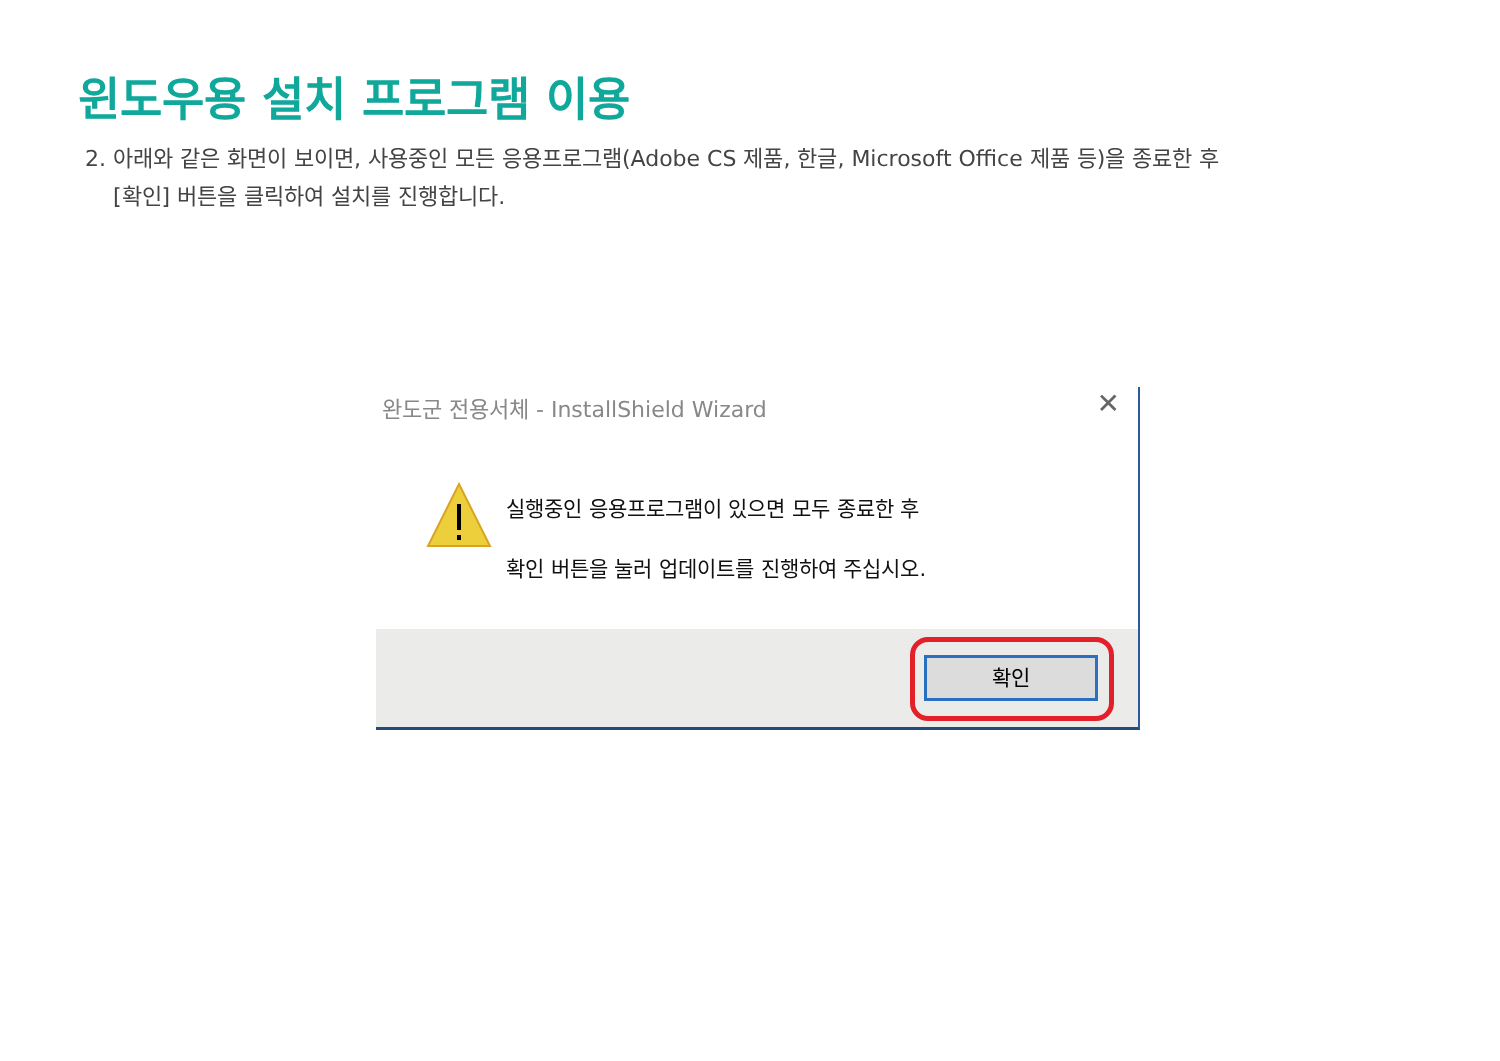윈도우용 설치 프로그램 이용
2. 아래와 같은 화면이 보이면, 사용중인 모든 응용프로그램(Adobe CS 제품, 한글, Microsoft Office 제품 등)을 종료한 후 [확인] 버튼을 클릭하여 설치를 진행합니다.
완도군 전용서체 - InstallShield Wizard
✕
실행중인 응용프로그램이 있으면 모두 종료한 후
확인 버튼을 눌러 업데이트를 진행하여 주십시오.
확인